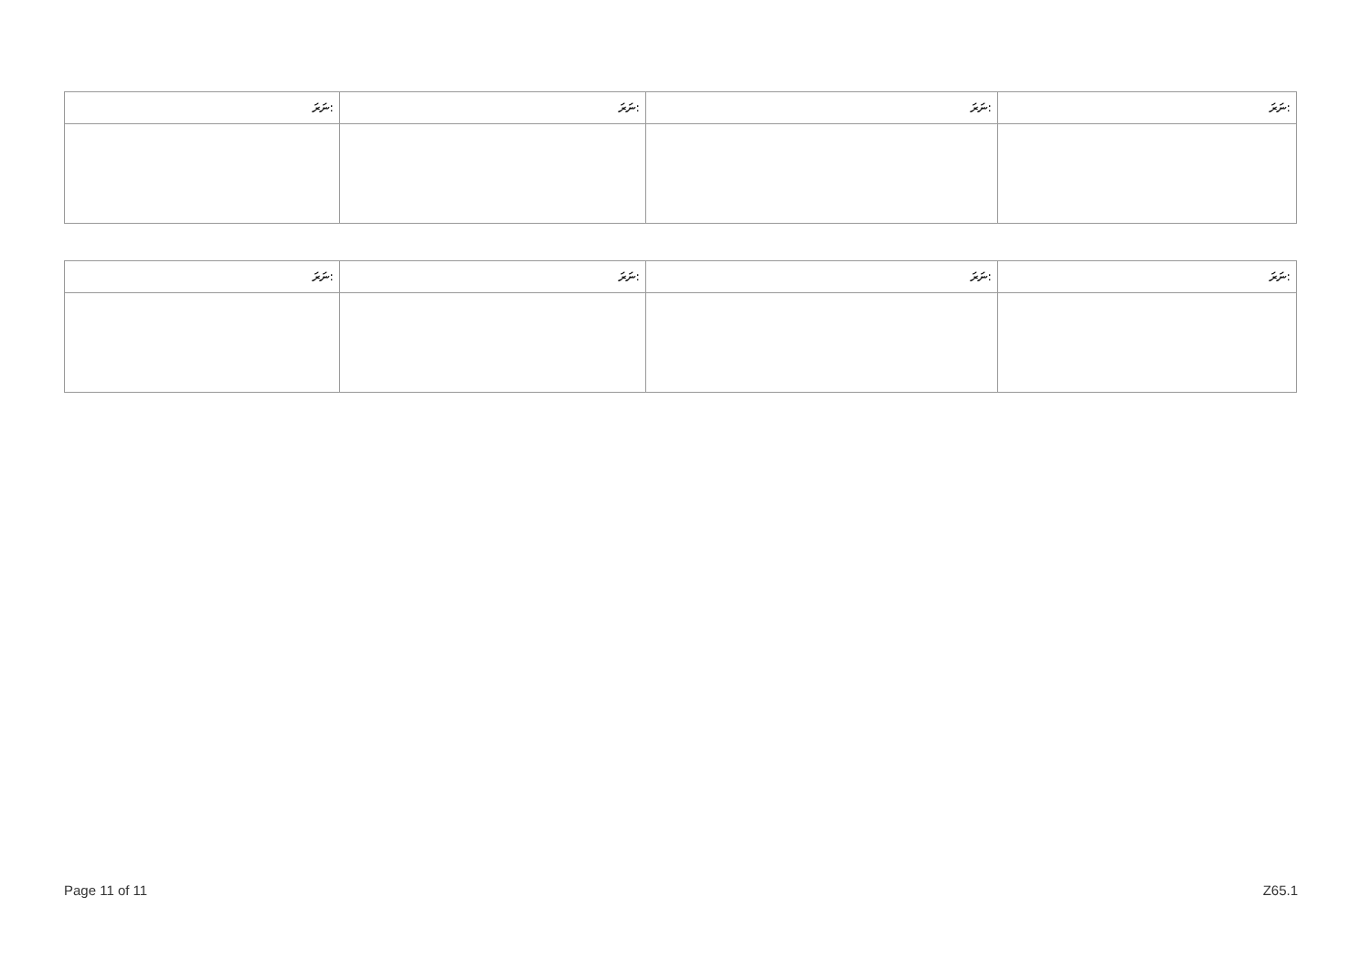| ނަރަ: | ނަރަ: | ނަރަ: | ނަރަ: |
| --- | --- | --- | --- |
| ނަރަ: | ނަރަ: | ނަރަ: | ނަރަ: |
| --- | --- | --- | --- |
Page 11 of 11 Z65.1